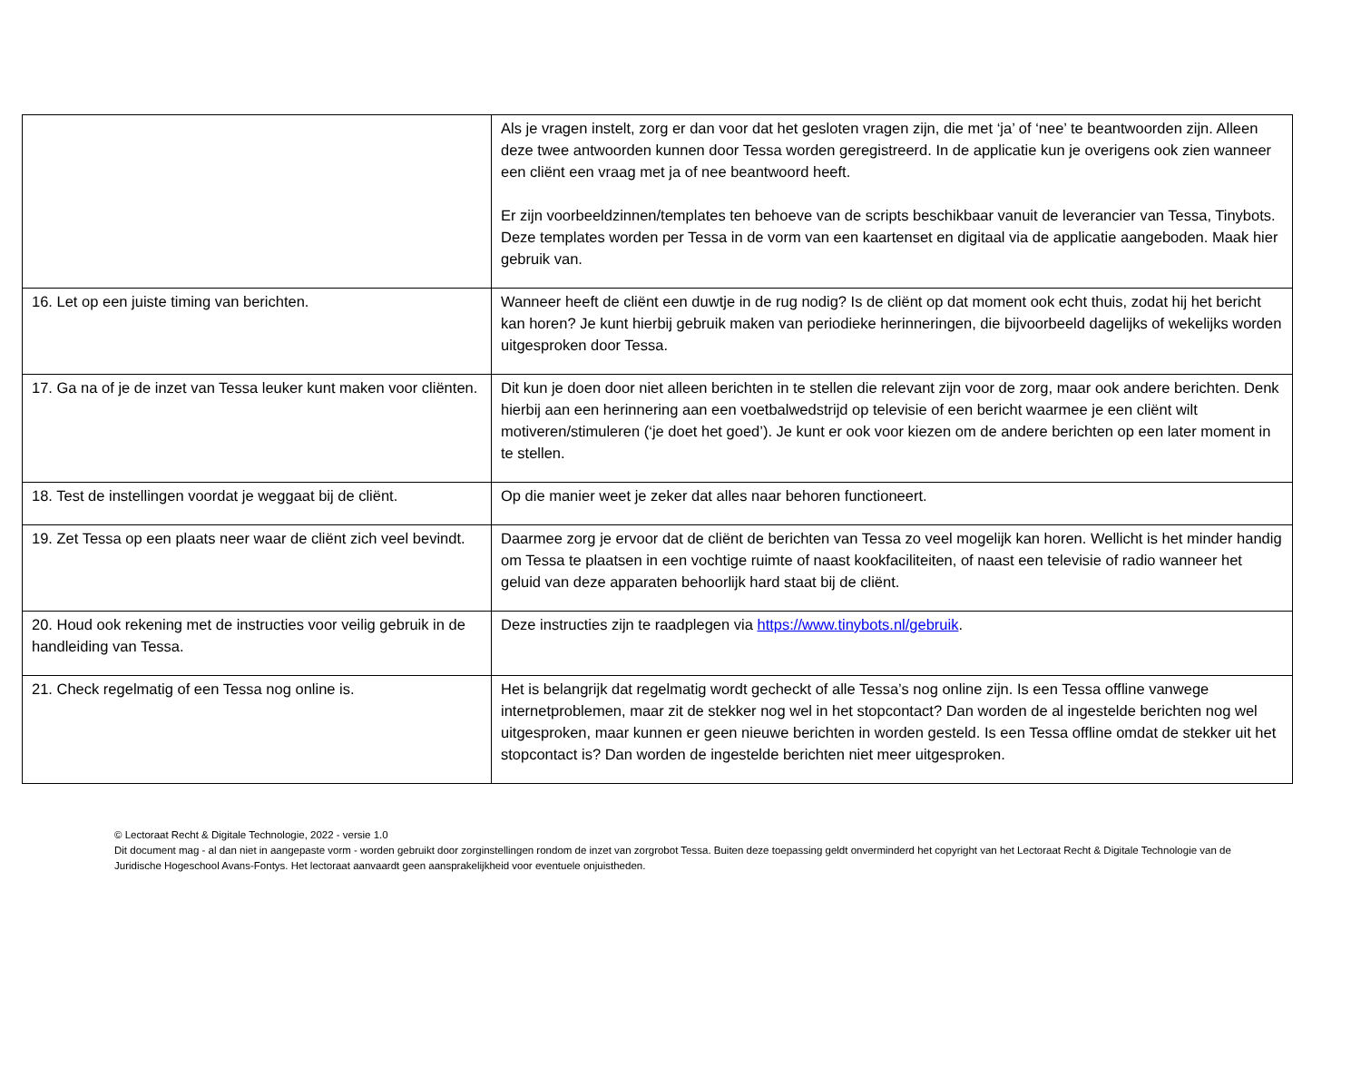| | Als je vragen instelt, zorg er dan voor dat het gesloten vragen zijn, die met ‘ja’ of ‘nee’ te beantwoorden zijn. Alleen deze twee antwoorden kunnen door Tessa worden geregistreerd. In de applicatie kun je overigens ook zien wanneer een cliënt een vraag met ja of nee beantwoord heeft. Er zijn voorbeeldzinnen/templates ten behoeve van de scripts beschikbaar vanuit de leverancier van Tessa, Tinybots. Deze templates worden per Tessa in de vorm van een kaartenset en digitaal via de applicatie aangeboden. Maak hier gebruik van. |
| 16. Let op een juiste timing van berichten. | Wanneer heeft de cliënt een duwtje in de rug nodig? Is de cliënt op dat moment ook echt thuis, zodat hij het bericht kan horen? Je kunt hierbij gebruik maken van periodieke herinneringen, die bijvoorbeeld dagelijks of wekelijks worden uitgesproken door Tessa. |
| 17. Ga na of je de inzet van Tessa leuker kunt maken voor cliënten. | Dit kun je doen door niet alleen berichten in te stellen die relevant zijn voor de zorg, maar ook andere berichten. Denk hierbij aan een herinnering aan een voetbalwedstrijd op televisie of een bericht waarmee je een cliënt wilt motiveren/stimuleren (‘je doet het goed’). Je kunt er ook voor kiezen om de andere berichten op een later moment in te stellen. |
| 18. Test de instellingen voordat je weggaat bij de cliënt. | Op die manier weet je zeker dat alles naar behoren functioneert. |
| 19. Zet Tessa op een plaats neer waar de cliënt zich veel bevindt. | Daarmee zorg je ervoor dat de cliënt de berichten van Tessa zo veel mogelijk kan horen. Wellicht is het minder handig om Tessa te plaatsen in een vochtige ruimte of naast kookfaciliteiten, of naast een televisie of radio wanneer het geluid van deze apparaten behoorlijk hard staat bij de cliënt. |
| 20. Houd ook rekening met de instructies voor veilig gebruik in de handleiding van Tessa. | Deze instructies zijn te raadplegen via https://www.tinybots.nl/gebruik . |
| 21. Check regelmatig of een Tessa nog online is. | Het is belangrijk dat regelmatig wordt gecheckt of alle Tessa’s nog online zijn. Is een Tessa offline vanwege internetproblemen, maar zit de stekker nog wel in het stopcontact? Dan worden de al ingestelde berichten nog wel uitgesproken, maar kunnen er geen nieuwe berichten in worden gesteld. Is een Tessa offline omdat de stekker uit het stopcontact is? Dan worden de ingestelde berichten niet meer uitgesproken. |
© Lectoraat Recht & Digitale Technologie, 2022 - versie 1.0
Dit document mag - al dan niet in aangepaste vorm - worden gebruikt door zorginstellingen rondom de inzet van zorgrobot Tessa. Buiten deze toepassing geldt onverminderd het copyright van het Lectoraat Recht & Digitale Technologie van de Juridische Hogeschool Avans-Fontys. Het lectoraat aanvaardt geen aansprakelijkheid voor eventuele onjuistheden.